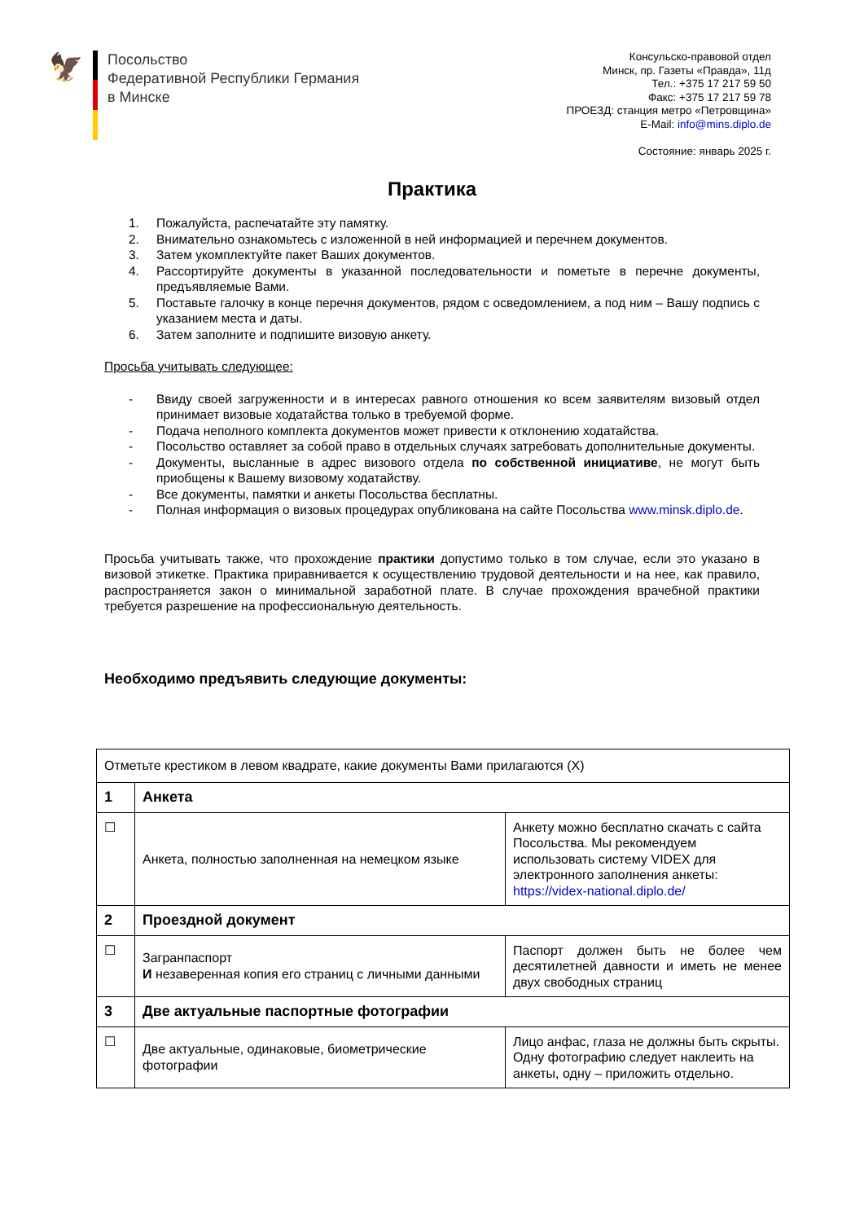🦅
Посольство
Федеративной Республики Германия
в Минске
Консульско-правовой отдел
Минск, пр. Газеты «Правда», 11д
Тел.: +375 17 217 59 50
Факс: +375 17 217 59 78
ПРОЕЗД: станция метро «Петровщина»
E-Mail: info@mins.diplo.de
Состояние: январь 2025 г.
Практика
1. Пожалуйста, распечатайте эту памятку.
2. Внимательно ознакомьтесь с изложенной в ней информацией и перечнем документов.
3. Затем укомплектуйте пакет Ваших документов.
4. Рассортируйте документы в указанной последовательности и пометьте в перечне документы, предъявляемые Вами.
5. Поставьте галочку в конце перечня документов, рядом с осведомлением, а под ним – Вашу подпись с указанием места и даты.
6. Затем заполните и подпишите визовую анкету.
Просьба учитывать следующее:
- Ввиду своей загруженности и в интересах равного отношения ко всем заявителям визовый отдел принимает визовые ходатайства только в требуемой форме.
- Подача неполного комплекта документов может привести к отклонению ходатайства.
- Посольство оставляет за собой право в отдельных случаях затребовать дополнительные документы.
- Документы, высланные в адрес визового отдела по собственной инициативе, не могут быть приобщены к Вашему визовому ходатайству.
- Все документы, памятки и анкеты Посольства бесплатны.
- Полная информация о визовых процедурах опубликована на сайте Посольства www.minsk.diplo.de.
Просьба учитывать также, что прохождение практики допустимо только в том случае, если это указано в визовой этикетке. Практика приравнивается к осуществлению трудовой деятельности и на нее, как правило, распространяется закон о минимальной заработной плате. В случае прохождения врачебной практики требуется разрешение на профессиональную деятельность.
Необходимо предъявить следующие документы:
| Отметьте крестиком в левом квадрате, какие документы Вами прилагаются (X) | | |
| 1 | Анкета | |
| ☐ | Анкета, полностью заполненная на немецком языке | Анкету можно бесплатно скачать с сайта Посольства. Мы рекомендуем использовать систему VIDEX для электронного заполнения анкеты: https://videx-national.diplo.de/ |
| 2 | Проездной документ | |
| ☐ | Загранпаспорт И незаверенная копия его страниц с личными данными | Паспорт должен быть не более чем десятилетней давности и иметь не менее двух свободных страниц |
| 3 | Две актуальные паспортные фотографии | |
| ☐ | Две актуальные, одинаковые, биометрические фотографии | Лицо анфас, глаза не должны быть скрыты. Одну фотографию следует наклеить на анкеты, одну – приложить отдельно. |